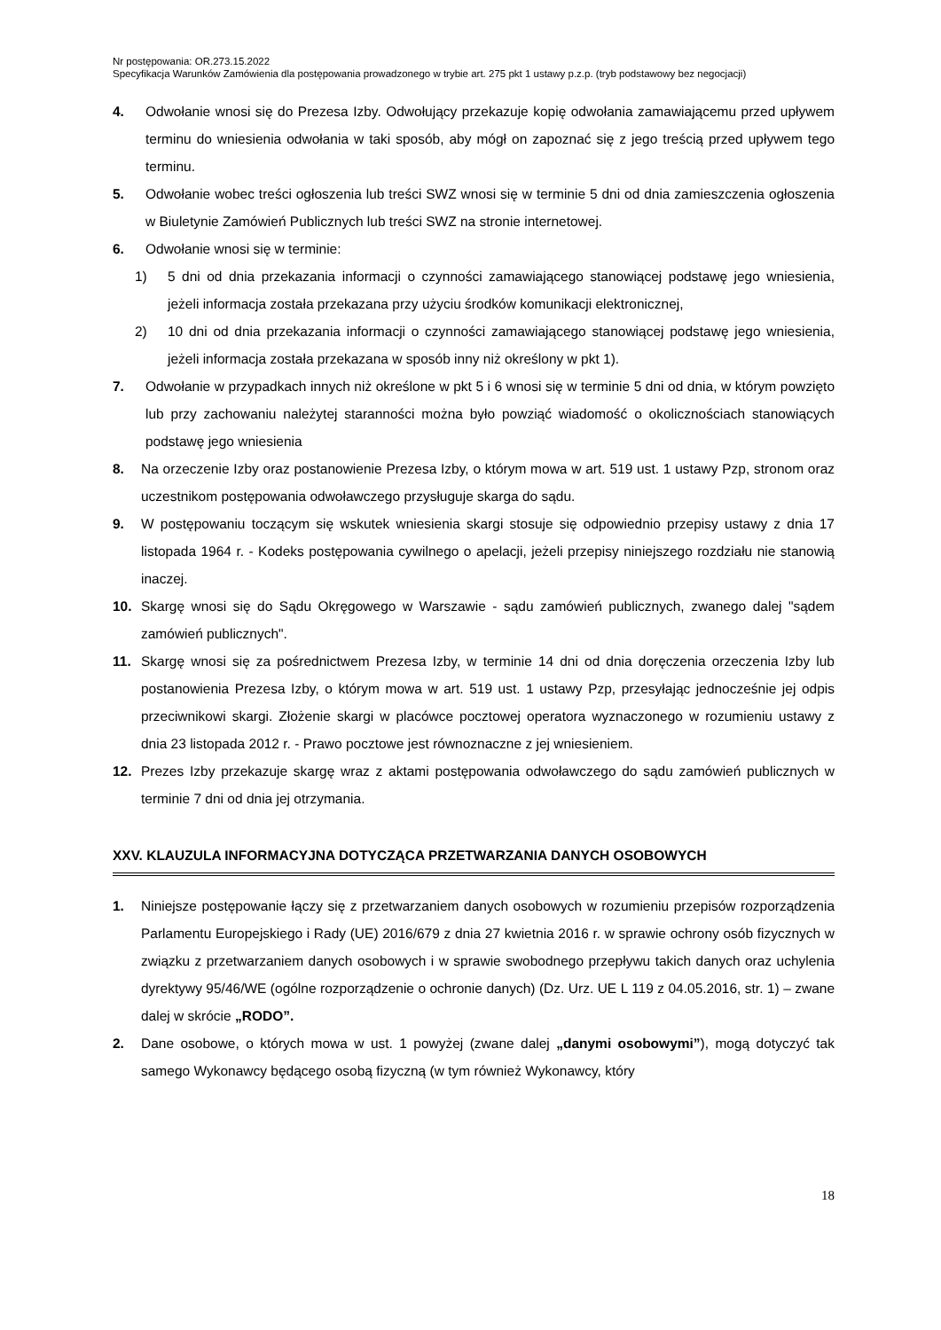Nr postępowania: OR.273.15.2022
Specyfikacja Warunków Zamówienia dla postępowania prowadzonego w trybie art. 275 pkt 1 ustawy p.z.p. (tryb podstawowy bez negocjacji)
4. Odwołanie wnosi się do Prezesa Izby. Odwołujący przekazuje kopię odwołania zamawiającemu przed upływem terminu do wniesienia odwołania w taki sposób, aby mógł on zapoznać się z jego treścią przed upływem tego terminu.
5. Odwołanie wobec treści ogłoszenia lub treści SWZ wnosi się w terminie 5 dni od dnia zamieszczenia ogłoszenia w Biuletynie Zamówień Publicznych lub treści SWZ na stronie internetowej.
6. Odwołanie wnosi się w terminie:
1) 5 dni od dnia przekazania informacji o czynności zamawiającego stanowiącej podstawę jego wniesienia, jeżeli informacja została przekazana przy użyciu środków komunikacji elektronicznej,
2) 10 dni od dnia przekazania informacji o czynności zamawiającego stanowiącej podstawę jego wniesienia, jeżeli informacja została przekazana w sposób inny niż określony w pkt 1).
7. Odwołanie w przypadkach innych niż określone w pkt 5 i 6 wnosi się w terminie 5 dni od dnia, w którym powzięto lub przy zachowaniu należytej staranności można było powziąć wiadomość o okolicznościach stanowiących podstawę jego wniesienia
8. Na orzeczenie Izby oraz postanowienie Prezesa Izby, o którym mowa w art. 519 ust. 1 ustawy Pzp, stronom oraz uczestnikom postępowania odwoławczego przysługuje skarga do sądu.
9. W postępowaniu toczącym się wskutek wniesienia skargi stosuje się odpowiednio przepisy ustawy z dnia 17 listopada 1964 r. - Kodeks postępowania cywilnego o apelacji, jeżeli przepisy niniejszego rozdziału nie stanowią inaczej.
10. Skargę wnosi się do Sądu Okręgowego w Warszawie - sądu zamówień publicznych, zwanego dalej "sądem zamówień publicznych".
11. Skargę wnosi się za pośrednictwem Prezesa Izby, w terminie 14 dni od dnia doręczenia orzeczenia Izby lub postanowienia Prezesa Izby, o którym mowa w art. 519 ust. 1 ustawy Pzp, przesyłając jednocześnie jej odpis przeciwnikowi skargi. Złożenie skargi w placówce pocztowej operatora wyznaczonego w rozumieniu ustawy z dnia 23 listopada 2012 r. - Prawo pocztowe jest równoznaczne z jej wniesieniem.
12. Prezes Izby przekazuje skargę wraz z aktami postępowania odwoławczego do sądu zamówień publicznych w terminie 7 dni od dnia jej otrzymania.
XXV. KLAUZULA INFORMACYJNA DOTYCZĄCA PRZETWARZANIA DANYCH OSOBOWYCH
1. Niniejsze postępowanie łączy się z przetwarzaniem danych osobowych w rozumieniu przepisów rozporządzenia Parlamentu Europejskiego i Rady (UE) 2016/679 z dnia 27 kwietnia 2016 r. w sprawie ochrony osób fizycznych w związku z przetwarzaniem danych osobowych i w sprawie swobodnego przepływu takich danych oraz uchylenia dyrektywy 95/46/WE (ogólne rozporządzenie o ochronie danych) (Dz. Urz. UE L 119 z 04.05.2016, str. 1) – zwane dalej w skrócie „RODO”.
2. Dane osobowe, o których mowa w ust. 1 powyżej (zwane dalej „danymi osobowymi”), mogą dotyczyć tak samego Wykonawcy będącego osobą fizyczną (w tym również Wykonawcy, który
18